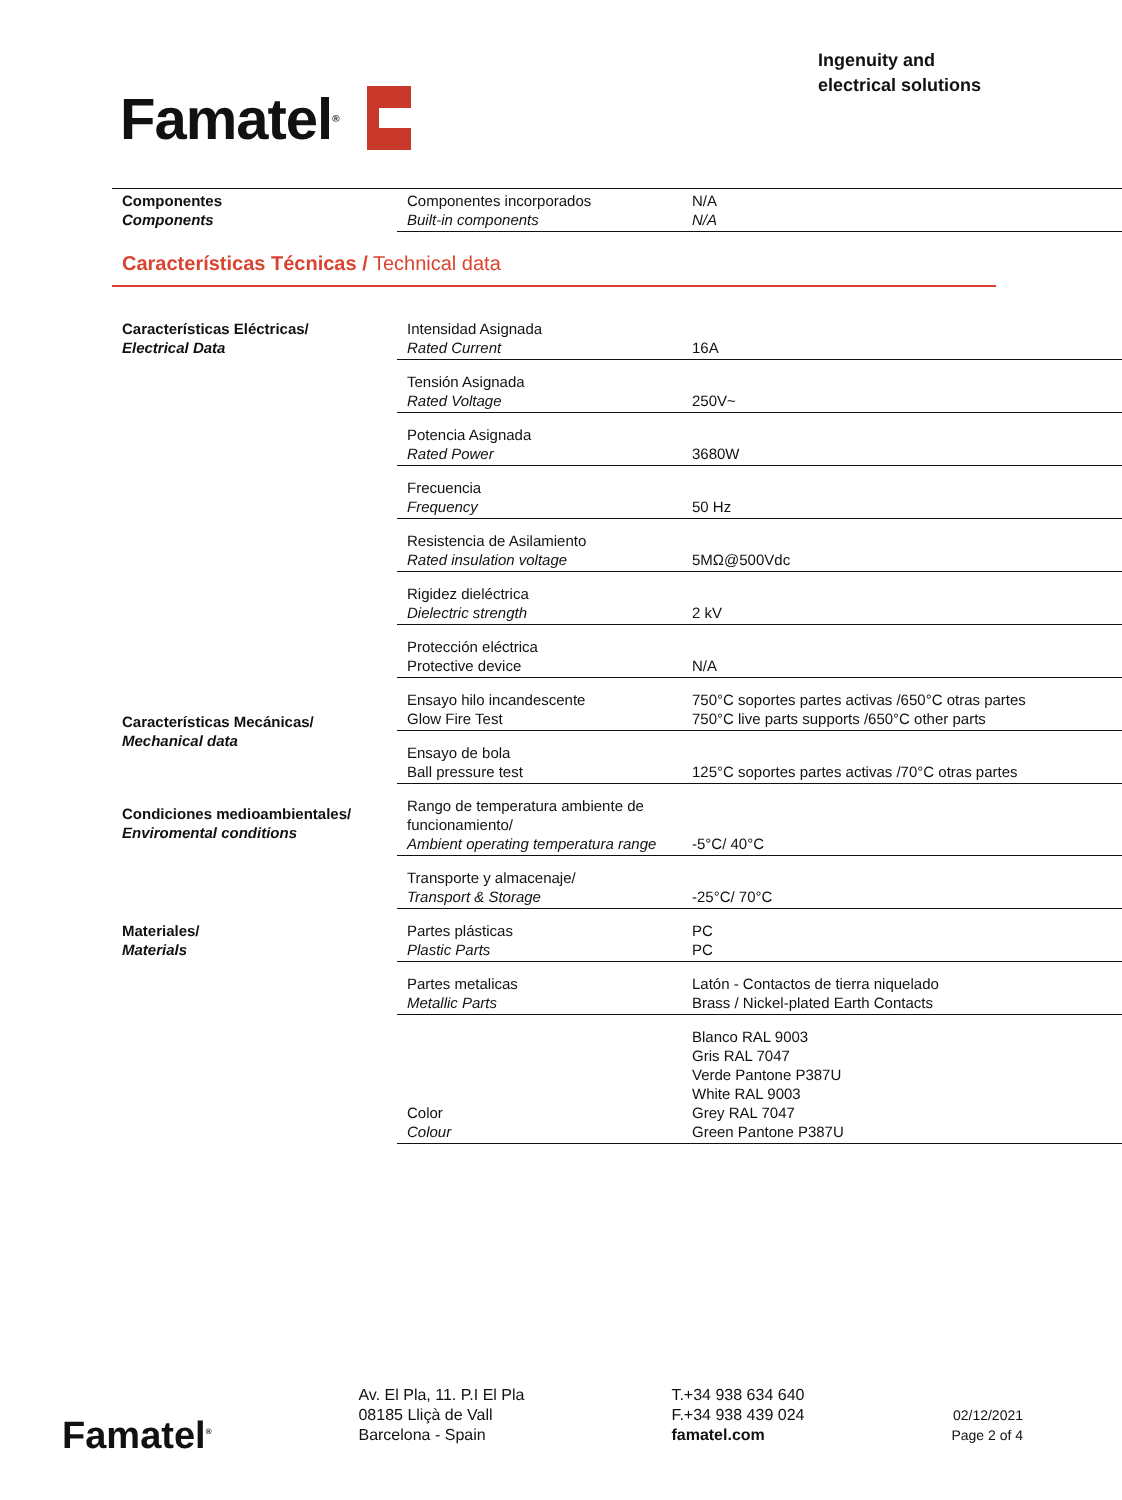Famatel<sup>®</sup>
Ingenuity and
electrical solutions
| Componentes Components | Componentes incorporados Built-in components | N/A N/A |
Características Técnicas / Technical data
| Características Eléctricas/ Electrical Data | Intensidad Asignada Rated Current | 16A |
| | Tensión Asignada Rated Voltage | 250V~ |
| | Potencia Asignada Rated Power | 3680W |
| | Frecuencia Frequency | 50 Hz |
| | Resistencia de Asilamiento Rated insulation voltage | 5MΩ@500Vdc |
| | Rigidez dieléctrica Dielectric strength | 2 kV |
| | Protección eléctrica Protective device | N/A |
| Características Mecánicas/ Mechanical data | Ensayo hilo incandescente Glow Fire Test | 750°C soportes partes activas /650°C otras partes 750°C live parts supports /650°C other parts |
| | Ensayo de bola Ball pressure test | 125°C soportes partes activas /70°C otras partes |
| Condiciones medioambientales/ Enviromental conditions | Rango de temperatura ambiente de funcionamiento/ Ambient operating temperatura range | -5°C/ 40°C |
| | Transporte y almacenaje/ Transport & Storage | -25°C/ 70°C |
| Materiales/ Materials | Partes plásticas Plastic Parts | PC PC |
| | Partes metalicas Metallic Parts | Latón - Contactos de tierra niquelado Brass / Nickel-plated Earth Contacts |
| | Color Colour | Blanco RAL 9003 Gris RAL 7047 Verde Pantone P387U White RAL 9003 Grey RAL 7047 Green Pantone P387U |
Famatel<sup>®</sup>
Av. El Pla, 11. P.I El Pla
08185 Lliçà de Vall
Barcelona - Spain
T.+34 938 634 640
F.+34 938 439 024
famatel.com
02/12/2021
Page 2 of 4